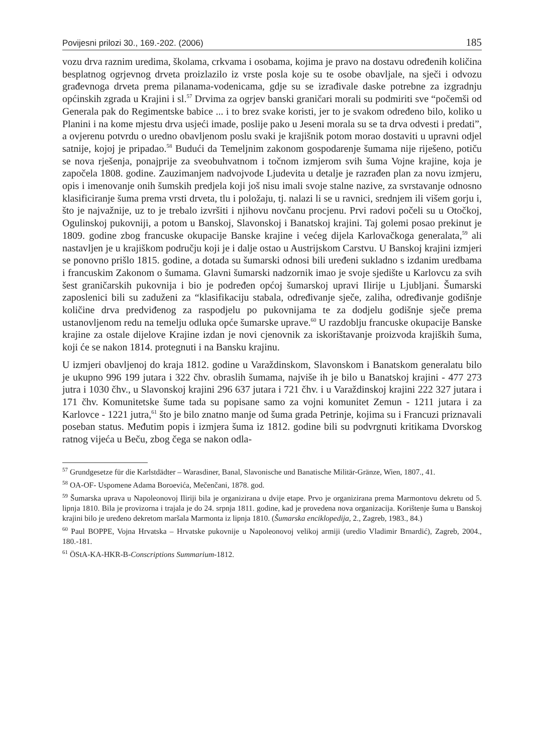Povijesni prilozi 30., 169.-202. (2006) 185
vozu drva raznim uredima, školama, crkvama i osobama, kojima je pravo na dostavu određenih količina besplatnog ogrjevnog drveta proizlazilo iz vrste posla koje su te osobe obavljale, na sječi i odvozu građevnoga drveta prema pilanama-vodenicama, gdje su se izrađivale daske potrebne za izgradnju općinskih zgrada u Krajini i sl.<sup>57</sup> Drvima za ogrjev banski graničari morali su podmiriti sve “počemši od Generala pak do Regimentske babice ... i to brez svake koristi, jer to je svakom određeno bilo, koliko u Planini i na kome mjestu drva usjeći imade, poslije pako u Jeseni morala su se ta drva odvesti i predati”, a ovjerenu potvrdu o uredno obavljenom poslu svaki je krajišnik potom morao dostaviti u upravni odjel satnije, kojoj je pripadao.<sup>58</sup> Budući da Temeljnim zakonom gospodarenje šumama nije riješeno, potiču se nova rješenja, ponajprije za sveobuhvatnom i točnom izmjerom svih šuma Vojne krajine, koja je započela 1808. godine. Zauzimanjem nadvojvode Ljudevita u detalje je razrađen plan za novu izmjeru, opis i imenovanje onih šumskih predjela koji još nisu imali svoje stalne nazive, za svrstavanje odnosno klasificiranje šuma prema vrsti drveta, tlu i položaju, tj. nalazi li se u ravnici, srednjem ili višem gorju i, što je najvažnije, uz to je trebalo izvršiti i njihovu novčanu procjenu. Prvi radovi počeli su u Otočkoj, Ogulinskoj pukovniji, a potom u Banskoj, Slavonskoj i Banatskoj krajini. Taj golemi posao prekinut je 1809. godine zbog francuske okupacije Banske krajine i većeg dijela Karlovačkoga generalata,<sup>59</sup> ali nastavljen je u krajiškom području koji je i dalje ostao u Austrijskom Carstvu. U Banskoj krajini izmjeri se ponovno prišlo 1815. godine, a dotada su šumarski odnosi bili uređeni sukladno s izdanim uredbama i francuskim Zakonom o šumama. Glavni šumarski nadzornik imao je svoje sjedište u Karlovcu za svih šest graničarskih pukovnija i bio je podređen općoj šumarskoj upravi Ilirije u Ljubljani. Šumarski zaposlenici bili su zaduženi za “klasifikaciju stabala, određivanje sječe, zaliha, određivanje godišnje količine drva predviđenog za raspodjelu po pukovnijama te za dodjelu godišnje sječe prema ustanovljenom redu na temelju odluka opće šumarske uprave.<sup>60</sup> U razdoblju francuske okupacije Banske krajine za ostale dijelove Krajine izdan je novi cjenovnik za iskorištavanje proizvoda krajiških šuma, koji će se nakon 1814. protegnuti i na Bansku krajinu.
U izmjeri obavljenoj do kraja 1812. godine u Varaždinskom, Slavonskom i Banatskom generalatu bilo je ukupno 996 199 jutara i 322 čhv. obraslih šumama, najviše ih je bilo u Banatskoj krajini - 477 273 jutra i 1030 čhv., u Slavonskoj krajini 296 637 jutara i 721 čhv. i u Varaždinskoj krajini 222 327 jutara i 171 čhv. Komunitetske šume tada su popisane samo za vojni komunitet Zemun - 1211 jutara i za Karlovce - 1221 jutra,<sup>61</sup> što je bilo znatno manje od šuma grada Petrinje, kojima su i Francuzi priznavali poseban status. Međutim popis i izmjera šuma iz 1812. godine bili su podvrgnuti kritikama Dvorskog ratnog vijeća u Beču, zbog čega se nakon odla-
<sup>57</sup> Grundgesetze für die Karlstdädter – Warasdiner, Banal, Slavonische und Banatische Militär-Gränze, Wien, 1807., 41.
<sup>58</sup> OA-OF- Uspomene Adama Boroevića, Mečenčani, 1878. god.
<sup>59</sup> Šumarska uprava u Napoleonovoj Iliriji bila je organizirana u dvije etape. Prvo je organizirana prema Marmontovu dekretu od 5. lipnja 1810. Bila je provizorna i trajala je do 24. srpnja 1811. godine, kad je provedena nova organizacija. Korištenje šuma u Banskoj krajini bilo je uređeno dekretom maršala Marmonta iz lipnja 1810. (Šumarska enciklopedija, 2., Zagreb, 1983., 84.)
<sup>60</sup> Paul BOPPE, Vojna Hrvatska – Hrvatske pukovnije u Napoleonovoj velikoj armiji (uredio Vladimir Brnardić), Zagreb, 2004., 180.-181.
<sup>61</sup> ÖStA-KA-HKR-B-Conscriptions Summarium-1812.